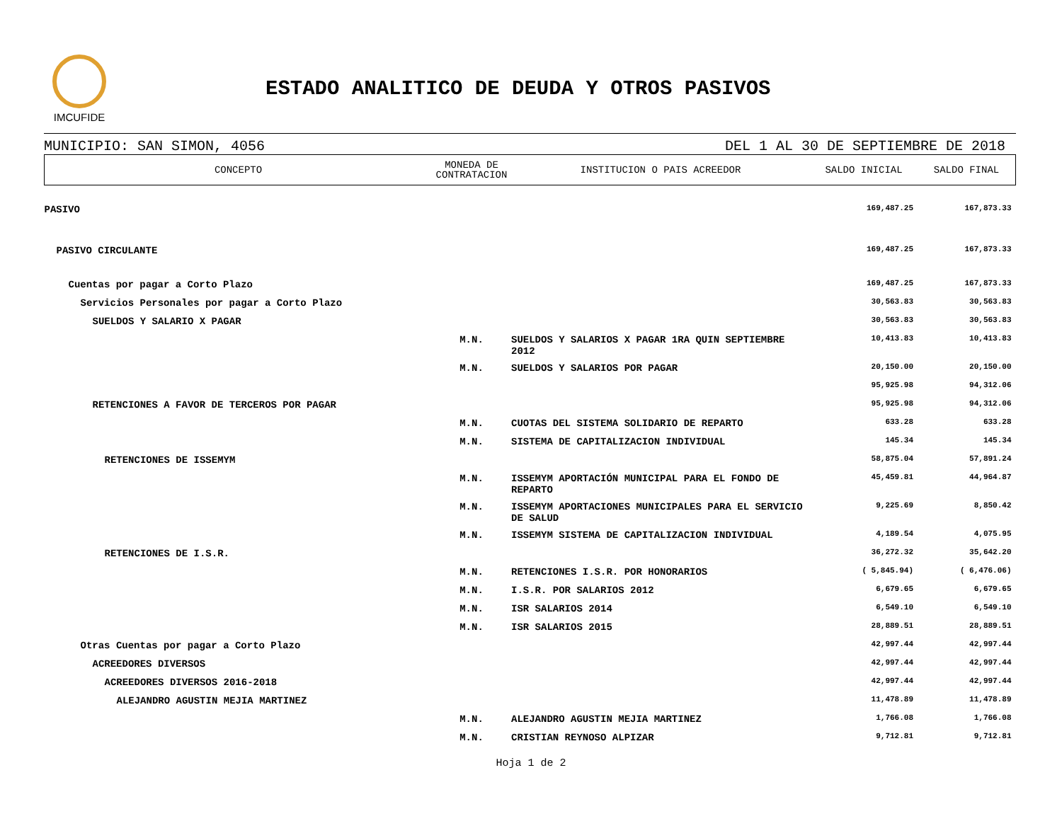IMCUFIDE
ESTADO ANALITICO DE DEUDA Y OTROS PASIVOS
MUNICIPIO: SAN SIMON, 4056 DEL 1 AL 30 DE SEPTIEMBRE DE 2018
| CONCEPTO | MONEDA DE CONTRATACION | INSTITUCION O PAIS ACREEDOR | SALDO INICIAL | SALDO FINAL |
| --- | --- | --- | --- | --- |
| PASIVO | | | 169,487.25 | 167,873.33 |
| PASIVO CIRCULANTE | | | 169,487.25 | 167,873.33 |
| Cuentas por pagar a Corto Plazo | | | 169,487.25 | 167,873.33 |
| Servicios Personales por pagar a Corto Plazo | | | 30,563.83 | 30,563.83 |
| SUELDOS Y SALARIO X PAGAR | | | 30,563.83 | 30,563.83 |
| | M.N. | SUELDOS Y SALARIOS X PAGAR 1RA QUIN SEPTIEMBRE 2012 | 10,413.83 | 10,413.83 |
| | M.N. | SUELDOS Y SALARIOS POR PAGAR | 20,150.00 | 20,150.00 |
| | | | 95,925.98 | 94,312.06 |
| RETENCIONES A FAVOR DE TERCEROS POR PAGAR | | | 95,925.98 | 94,312.06 |
| | M.N. | CUOTAS DEL SISTEMA SOLIDARIO DE REPARTO | 633.28 | 633.28 |
| | M.N. | SISTEMA DE CAPITALIZACION INDIVIDUAL | 145.34 | 145.34 |
| RETENCIONES DE ISSEMYM | | | 58,875.04 | 57,891.24 |
| | M.N. | ISSEMYM APORTACIÓN MUNICIPAL PARA EL FONDO DE REPARTO | 45,459.81 | 44,964.87 |
| | M.N. | ISSEMYM APORTACIONES MUNICIPALES PARA EL SERVICIO DE SALUD | 9,225.69 | 8,850.42 |
| | M.N. | ISSEMYM SISTEMA DE CAPITALIZACION INDIVIDUAL | 4,189.54 | 4,075.95 |
| RETENCIONES DE I.S.R. | | | 36,272.32 | 35,642.20 |
| | M.N. | RETENCIONES I.S.R. POR HONORARIOS | ( 5,845.94) | ( 6,476.06) |
| | M.N. | I.S.R. POR SALARIOS 2012 | 6,679.65 | 6,679.65 |
| | M.N. | ISR SALARIOS 2014 | 6,549.10 | 6,549.10 |
| | M.N. | ISR SALARIOS 2015 | 28,889.51 | 28,889.51 |
| Otras Cuentas por pagar a Corto Plazo | | | 42,997.44 | 42,997.44 |
| ACREEDORES DIVERSOS | | | 42,997.44 | 42,997.44 |
| ACREEDORES DIVERSOS 2016-2018 | | | 42,997.44 | 42,997.44 |
| ALEJANDRO AGUSTIN MEJIA MARTINEZ | | | 11,478.89 | 11,478.89 |
| | M.N. | ALEJANDRO AGUSTIN MEJIA MARTINEZ | 1,766.08 | 1,766.08 |
| | M.N. | CRISTIAN REYNOSO ALPIZAR | 9,712.81 | 9,712.81 |
Hoja 1 de 2